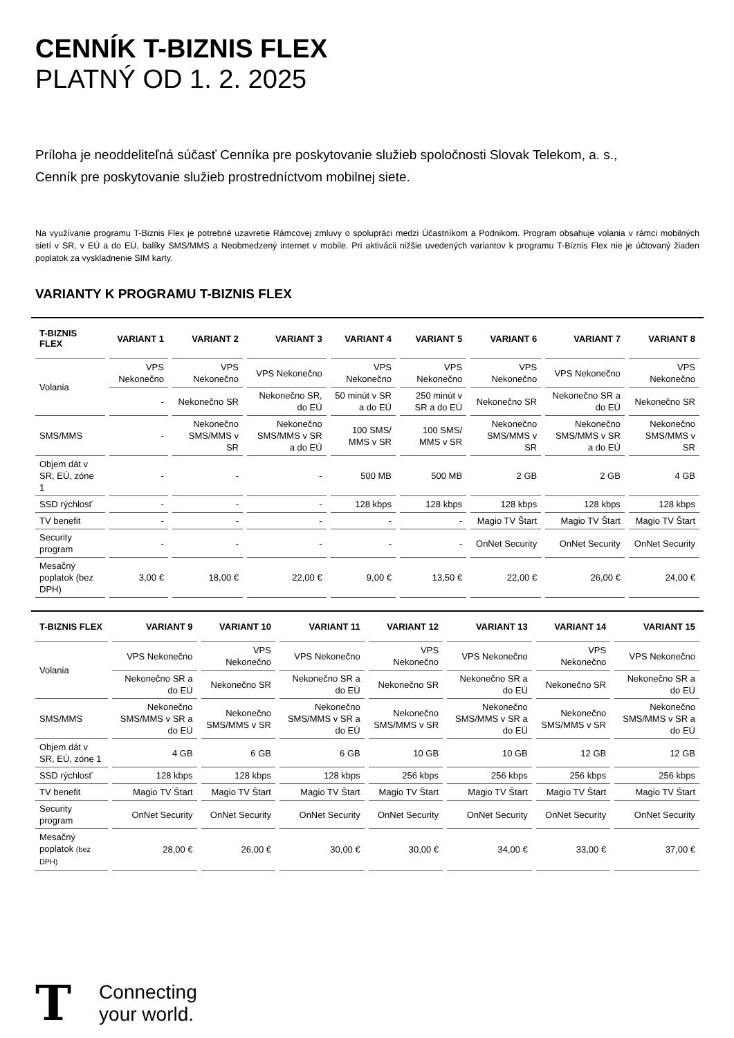CENNÍK T-BIZNIS FLEX
PLATNÝ OD 1. 2. 2025
Príloha je neoddeliteľná súčasť Cenníka pre poskytovanie služieb spoločnosti Slovak Telekom, a. s.,
Cenník pre poskytovanie služieb prostredníctvom mobilnej siete.
Na využívanie programu T-Biznis Flex je potrebné uzavretie Rámcovej zmluvy o spolupráci medzi Účastníkom a Podnikom. Program obsahuje volania v rámci mobilných sietí v SR, v EÚ a do EÚ, balíky SMS/MMS a Neobmedzený internet v mobile. Pri aktivácii nižšie uvedených variantov k programu T-Biznis Flex nie je účtovaný žiaden poplatok za vyskladnenie SIM karty.
VARIANTY K PROGRAMU T-BIZNIS FLEX
| T-BIZNIS FLEX | VARIANT 1 | VARIANT 2 | VARIANT 3 | VARIANT 4 | VARIANT 5 | VARIANT 6 | VARIANT 7 | VARIANT 8 |
| --- | --- | --- | --- | --- | --- | --- | --- | --- |
| Volania | VPS Nekonečno | VPS Nekonečno | VPS Nekonečno | VPS Nekonečno | VPS Nekonečno | VPS Nekonečno | VPS Nekonečno | VPS Nekonečno |
| | - | Nekonečno SR | Nekonečno SR, do EÚ | 50 minút v SR a do EÚ | 250 minút v SR a do EÚ | Nekonečno SR | Nekonečno SR a do EÚ | Nekonečno SR |
| SMS/MMS | - | Nekonečno SMS/MMS v SR | Nekonečno SMS/MMS v SR a do EÚ | 100 SMS/ MMS v SR | 100 SMS/ MMS v SR | Nekonečno SMS/MMS v SR | Nekonečno SMS/MMS v SR a do EÚ | Nekonečno SMS/MMS v SR |
| Objem dát v SR, EÚ, zóne 1 | - | - | - | 500 MB | 500 MB | 2 GB | 2 GB | 4 GB |
| SSD rýchlosť | - | - | - | 128 kbps | 128 kbps | 128 kbps | 128 kbps | 128 kbps |
| TV benefit | - | - | - | - | - | Magio TV Štart | Magio TV Štart | Magio TV Štart |
| Security program | - | - | - | - | - | OnNet Security | OnNet Security | OnNet Security |
| Mesačný poplatok (bez DPH) | 3,00 € | 18,00 € | 22,00 € | 9,00 € | 13,50 € | 22,00 € | 26,00 € | 24,00 € |
| T-BIZNIS FLEX | VARIANT 9 | VARIANT 10 | VARIANT 11 | VARIANT 12 | VARIANT 13 | VARIANT 14 | VARIANT 15 |
| --- | --- | --- | --- | --- | --- | --- | --- |
| Volania | VPS Nekonečno | VPS Nekonečno | VPS Nekonečno | VPS Nekonečno | VPS Nekonečno | VPS Nekonečno | VPS Nekonečno |
| | Nekonečno SR a do EÚ | Nekonečno SR | Nekonečno SR a do EÚ | Nekonečno SR | Nekonečno SR a do EÚ | Nekonečno SR | Nekonečno SR a do EÚ |
| SMS/MMS | Nekonečno SMS/MMS v SR a do EÚ | Nekonečno SMS/MMS v SR | Nekonečno SMS/MMS v SR a do EÚ | Nekonečno SMS/MMS v SR | Nekonečno SMS/MMS v SR a do EÚ | Nekonečno SMS/MMS v SR | Nekonečno SMS/MMS v SR a do EÚ |
| Objem dát v SR, EÚ, zóne 1 | 4 GB | 6 GB | 6 GB | 10 GB | 10 GB | 12 GB | 12 GB |
| SSD rýchlosť | 128 kbps | 128 kbps | 128 kbps | 256 kbps | 256 kbps | 256 kbps | 256 kbps |
| TV benefit | Magio TV Štart | Magio TV Štart | Magio TV Štart | Magio TV Štart | Magio TV Štart | Magio TV Štart | Magio TV Štart |
| Security program | OnNet Security | OnNet Security | OnNet Security | OnNet Security | OnNet Security | OnNet Security | OnNet Security |
| Mesačný poplatok (bez DPH) | 28,00 € | 26,00 € | 30,00 € | 30,00 € | 34,00 € | 33,00 € | 37,00 € |
T
Connecting
your world.